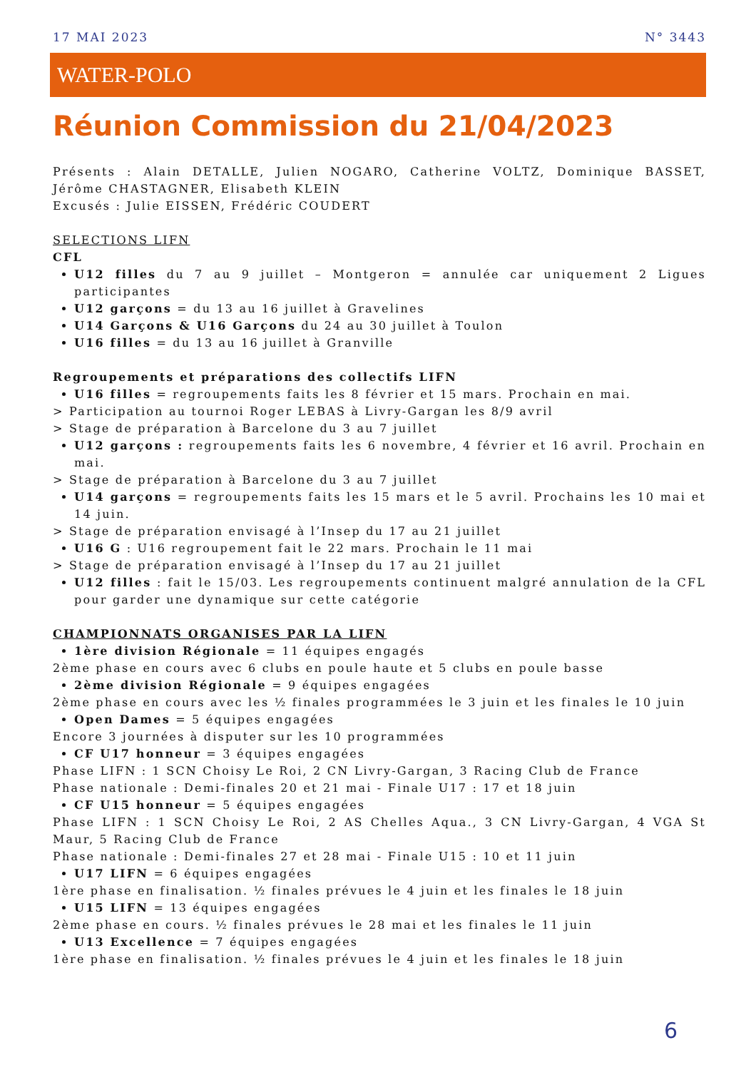17 MAI 2023 N° 3443
WATER-POLO
Réunion Commission du 21/04/2023
Présents : Alain DETALLE, Julien NOGARO, Catherine VOLTZ, Dominique BASSET, Jérôme CHASTAGNER, Elisabeth KLEIN
Excusés : Julie EISSEN, Frédéric COUDERT
SELECTIONS LIFN
CFL
U12 filles du 7 au 9 juillet – Montgeron = annulée car uniquement 2 Ligues participantes
U12 garçons = du 13 au 16 juillet à Gravelines
U14 Garçons & U16 Garçons du 24 au 30 juillet à Toulon
U16 filles = du 13 au 16 juillet à Granville
Regroupements et préparations des collectifs LIFN
U16 filles = regroupements faits les 8 février et 15 mars. Prochain en mai.
> Participation au tournoi Roger LEBAS à Livry-Gargan les 8/9 avril
> Stage de préparation à Barcelone du 3 au 7 juillet
U12 garçons : regroupements faits les 6 novembre, 4 février et 16 avril. Prochain en mai.
> Stage de préparation à Barcelone du 3 au 7 juillet
U14 garçons = regroupements faits les 15 mars et le 5 avril. Prochains les 10 mai et 14 juin.
> Stage de préparation envisagé à l’Insep du 17 au 21 juillet
U16 G : U16 regroupement fait le 22 mars. Prochain le 11 mai
> Stage de préparation envisagé à l’Insep du 17 au 21 juillet
U12 filles : fait le 15/03. Les regroupements continuent malgré annulation de la CFL pour garder une dynamique sur cette catégorie
CHAMPIONNATS ORGANISES PAR LA LIFN
1ère division Régionale = 11 équipes engagés
2ème phase en cours avec 6 clubs en poule haute et 5 clubs en poule basse
2ème division Régionale = 9 équipes engagées
2ème phase en cours avec les ½ finales programmées le 3 juin et les finales le 10 juin
Open Dames = 5 équipes engagées
Encore 3 journées à disputer sur les 10 programmées
CF U17 honneur = 3 équipes engagées
Phase LIFN : 1 SCN Choisy Le Roi, 2 CN Livry-Gargan, 3 Racing Club de France
Phase nationale : Demi-finales 20 et 21 mai - Finale U17 : 17 et 18 juin
CF U15 honneur = 5 équipes engagées
Phase LIFN : 1 SCN Choisy Le Roi, 2 AS Chelles Aqua., 3 CN Livry-Gargan, 4 VGA St Maur, 5 Racing Club de France
Phase nationale : Demi-finales 27 et 28 mai - Finale U15 : 10 et 11 juin
U17 LIFN = 6 équipes engagées
1ère phase en finalisation. ½ finales prévues le 4 juin et les finales le 18 juin
U15 LIFN = 13 équipes engagées
2ème phase en cours. ½ finales prévues le 28 mai et les finales le 11 juin
U13 Excellence = 7 équipes engagées
1ère phase en finalisation. ½ finales prévues le 4 juin et les finales le 18 juin
6